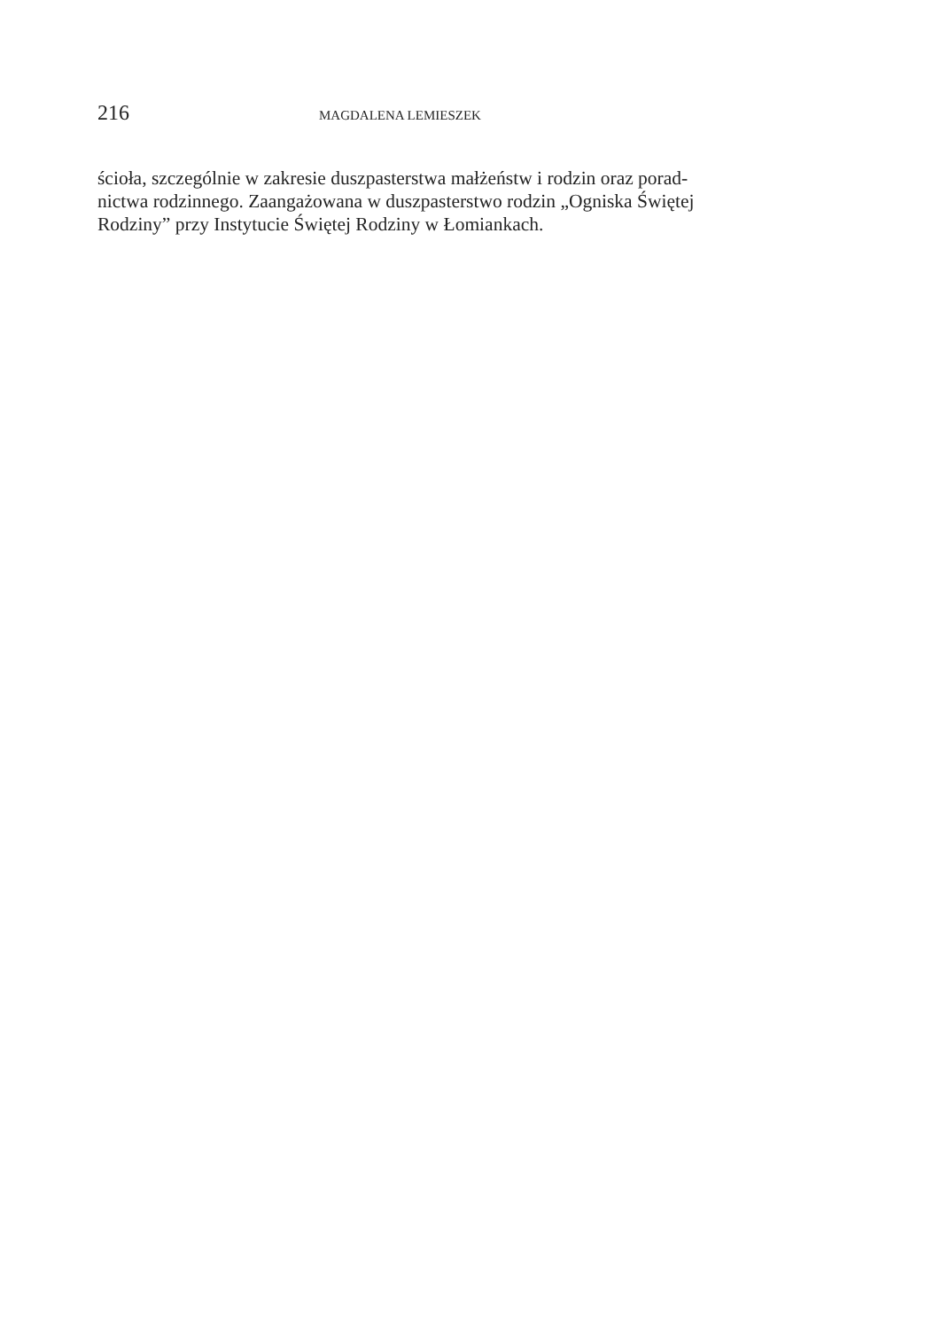216 MAGDALENA LEMIESZEK
ścioła, szczególnie w zakresie duszpasterstwa małżeństw i rodzin oraz porad-
nictwa rodzinnego. Zaangażowana w duszpasterstwo rodzin „Ogniska Świętej
Rodziny” przy Instytucie Świętej Rodziny w Łomiankach.